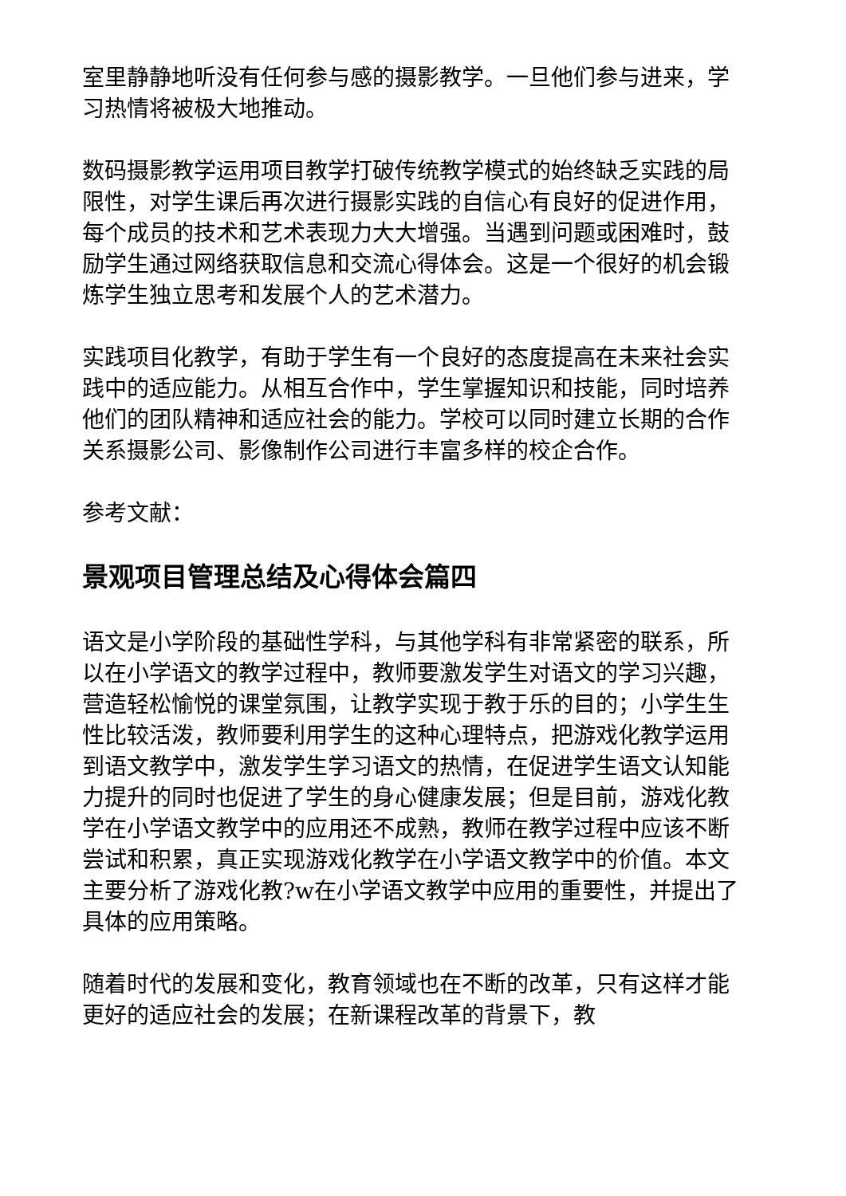室里静静地听没有任何参与感的摄影教学。一旦他们参与进来，学习热情将被极大地推动。
数码摄影教学运用项目教学打破传统教学模式的始终缺乏实践的局限性，对学生课后再次进行摄影实践的自信心有良好的促进作用，每个成员的技术和艺术表现力大大增强。当遇到问题或困难时，鼓励学生通过网络获取信息和交流心得体会。这是一个很好的机会锻炼学生独立思考和发展个人的艺术潜力。
实践项目化教学，有助于学生有一个良好的态度提高在未来社会实践中的适应能力。从相互合作中，学生掌握知识和技能，同时培养他们的团队精神和适应社会的能力。学校可以同时建立长期的合作关系摄影公司、影像制作公司进行丰富多样的校企合作。
参考文献：
景观项目管理总结及心得体会篇四
语文是小学阶段的基础性学科，与其他学科有非常紧密的联系，所以在小学语文的教学过程中，教师要激发学生对语文的学习兴趣，营造轻松愉悦的课堂氛围，让教学实现于教于乐的目的；小学生生性比较活泼，教师要利用学生的这种心理特点，把游戏化教学运用到语文教学中，激发学生学习语文的热情，在促进学生语文认知能力提升的同时也促进了学生的身心健康发展；但是目前，游戏化教学在小学语文教学中的应用还不成熟，教师在教学过程中应该不断尝试和积累，真正实现游戏化教学在小学语文教学中的价值。本文主要分析了游戏化教?w在小学语文教学中应用的重要性，并提出了具体的应用策略。
随着时代的发展和变化，教育领域也在不断的改革，只有这样才能更好的适应社会的发展；在新课程改革的背景下，教